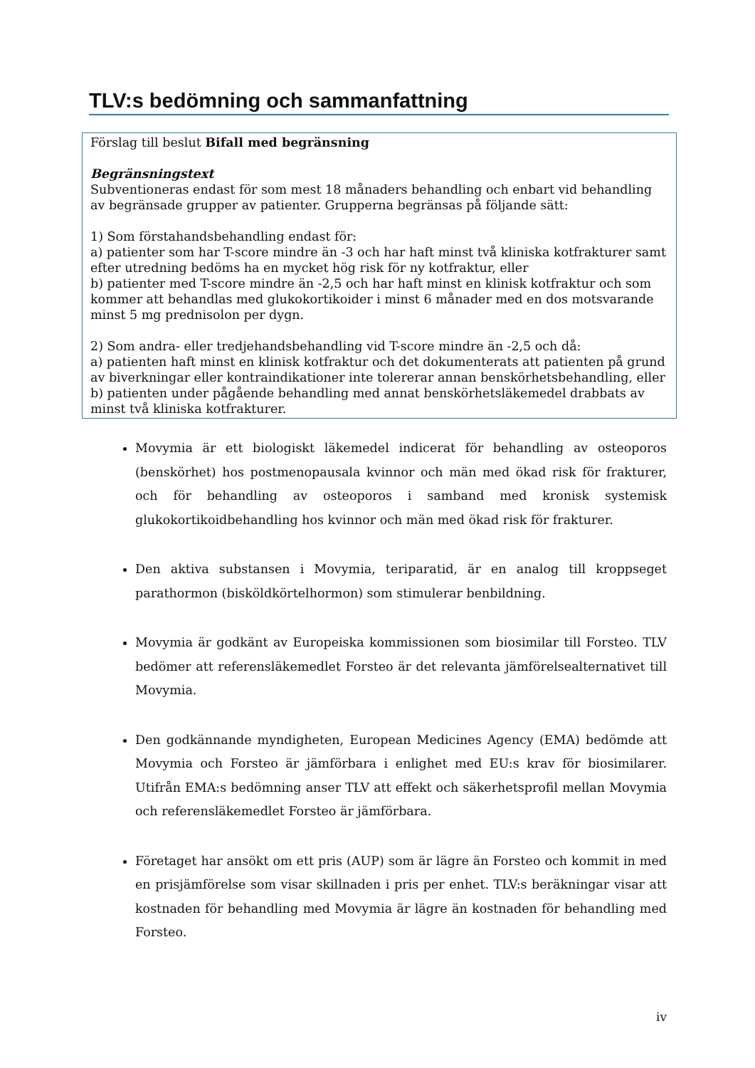TLV:s bedömning och sammanfattning
Förslag till beslut Bifall med begränsning
Begränsningstext
Subventioneras endast för som mest 18 månaders behandling och enbart vid behandling av begränsade grupper av patienter. Grupperna begränsas på följande sätt:
1) Som förstahandsbehandling endast för:
a) patienter som har T-score mindre än -3 och har haft minst två kliniska kotfrakturer samt efter utredning bedöms ha en mycket hög risk för ny kotfraktur, eller
b) patienter med T-score mindre än -2,5 och har haft minst en klinisk kotfraktur och som kommer att behandlas med glukokortikoider i minst 6 månader med en dos motsvarande minst 5 mg prednisolon per dygn.
2) Som andra- eller tredjehandsbehandling vid T-score mindre än -2,5 och då:
a) patienten haft minst en klinisk kotfraktur och det dokumenterats att patienten på grund av biverkningar eller kontraindikationer inte tolererar annan benskörhetsbehandling, eller
b) patienten under pågående behandling med annat benskörhetsläkemedel drabbats av minst två kliniska kotfrakturer.
Movymia är ett biologiskt läkemedel indicerat för behandling av osteoporos (benskörhet) hos postmenopausala kvinnor och män med ökad risk för frakturer, och för behandling av osteoporos i samband med kronisk systemisk glukokortikoidbehandling hos kvinnor och män med ökad risk för frakturer.
Den aktiva substansen i Movymia, teriparatid, är en analog till kroppseget parathormon (bisköldkörtelhormon) som stimulerar benbildning.
Movymia är godkänt av Europeiska kommissionen som biosimilar till Forsteo. TLV bedömer att referensläkemedlet Forsteo är det relevanta jämförelsealternativet till Movymia.
Den godkännande myndigheten, European Medicines Agency (EMA) bedömde att Movymia och Forsteo är jämförbara i enlighet med EU:s krav för biosimilarer. Utifrån EMA:s bedömning anser TLV att effekt och säkerhetsprofil mellan Movymia och referensläkemedlet Forsteo är jämförbara.
Företaget har ansökt om ett pris (AUP) som är lägre än Forsteo och kommit in med en prisjämförelse som visar skillnaden i pris per enhet. TLV:s beräkningar visar att kostnaden för behandling med Movymia är lägre än kostnaden för behandling med Forsteo.
iv